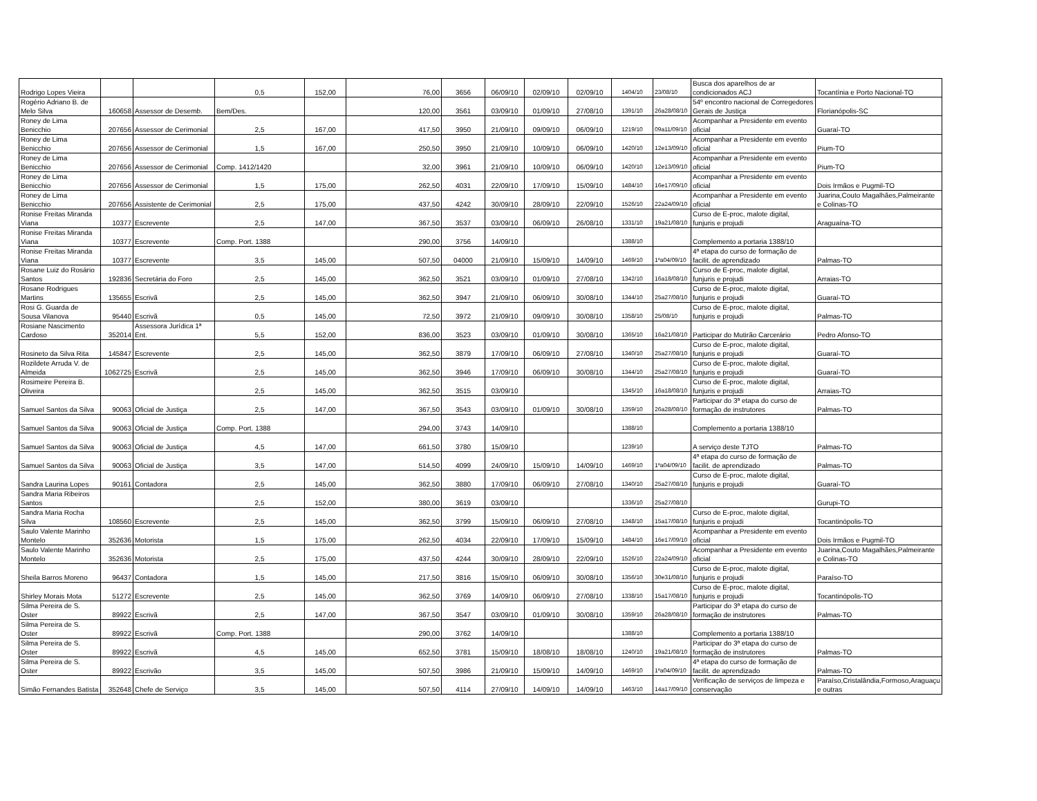| Rodrigo Lopes Vieira | | | 0,5 | 152,00 | 76,00 | 3656 | 06/09/10 | 02/09/10 | 02/09/10 | 1404/10 | 23/08/10 | Busca dos aparelhos de ar condicionados ACJ | Tocantínia e Porto Nacional-TO |
| Rogério Adriano B. de Melo Silva | 160658 | Assessor de Desemb. | Bem/Des. | | 120,00 | 3561 | 03/09/10 | 01/09/10 | 27/08/10 | 1391/10 | 26a28/08/10 | 54º encontro nacional de Corregedores Gerais de Justiça | Florianópolis-SC |
| Roney de Lima Benicchio | 207656 | Assessor de Cerimonial | 2,5 | 167,00 | 417,50 | 3950 | 21/09/10 | 09/09/10 | 06/09/10 | 1219/10 | 09a11/09/10 | Acompanhar a Presidente em evento oficial | Guaraí-TO |
| Roney de Lima Benicchio | 207656 | Assessor de Cerimonial | 1,5 | 167,00 | 250,50 | 3950 | 21/09/10 | 10/09/10 | 06/09/10 | 1420/10 | 12e13/09/10 | Acompanhar a Presidente em evento oficial | Pium-TO |
| Roney de Lima Benicchio | 207656 | Assessor de Cerimonial | Comp. 1412/1420 | | 32,00 | 3961 | 21/09/10 | 10/09/10 | 06/09/10 | 1420/10 | 12e13/09/10 | Acompanhar a Presidente em evento oficial | Pium-TO |
| Roney de Lima Benicchio | 207656 | Assessor de Cerimonial | 1,5 | 175,00 | 262,50 | 4031 | 22/09/10 | 17/09/10 | 15/09/10 | 1484/10 | 16e17/09/10 | Acompanhar a Presidente em evento oficial | Dois Irmãos e Pugmil-TO |
| Roney de Lima Benicchio | 207656 | Assistente de Cerimonial | 2,5 | 175,00 | 437,50 | 4242 | 30/09/10 | 28/09/10 | 22/09/10 | 1526/10 | 22a24/09/10 | Acompanhar a Presidente em evento oficial | Juarina,Couto Magalhães,Palmeirante e Colinas-TO |
| Ronise Freitas Miranda Viana | 10377 | Escrevente | 2,5 | 147,00 | 367,50 | 3537 | 03/09/10 | 06/09/10 | 26/08/10 | 1331/10 | 19a21/08/10 | Curso de E-proc, malote digital, funjuris e projudi | Araguaína-TO |
| Ronise Freitas Miranda Viana | 10377 | Escrevente | Comp. Port. 1388 | | 290,00 | 3756 | 14/09/10 | | | 1388/10 | | Complemento a portaria 1388/10 | |
| Ronise Freitas Miranda Viana | 10377 | Escrevente | 3,5 | 145,00 | 507,50 | 04000 | 21/09/10 | 15/09/10 | 14/09/10 | 1469/10 | 1ºa04/09/10 | 4ª etapa do curso de formação de facilit. de aprendizado | Palmas-TO |
| Rosane Luiz do Rosário Santos | 192836 | Secretária do Foro | 2,5 | 145,00 | 362,50 | 3521 | 03/09/10 | 01/09/10 | 27/08/10 | 1342/10 | 16a18/08/10 | Curso de E-proc, malote digital, funjuris e projudi | Arraias-TO |
| Rosane Rodrigues Martins | 135655 | Escrivã | 2,5 | 145,00 | 362,50 | 3947 | 21/09/10 | 06/09/10 | 30/08/10 | 1344/10 | 25a27/08/10 | Curso de E-proc, malote digital, funjuris e projudi | Guaraí-TO |
| Rosi G. Guarda de Sousa Vilanova | 95440 | Escrivã | 0,5 | 145,00 | 72,50 | 3972 | 21/09/10 | 09/09/10 | 30/08/10 | 1358/10 | 25/08/10 | Curso de E-proc, malote digital, funjuris e projudi | Palmas-TO |
| Rosiane Nascimento Cardoso | 352014 | Assessora Jurídica 1ª Ent. | 5,5 | 152,00 | 836,00 | 3523 | 03/09/10 | 01/09/10 | 30/08/10 | 1365/10 | 16a21/08/10 | Participar do Mutirão Carcerário | Pedro Afonso-TO |
| Rosineto da Silva Rita | 145847 | Escrevente | 2,5 | 145,00 | 362,50 | 3879 | 17/09/10 | 06/09/10 | 27/08/10 | 1340/10 | 25a27/08/10 | Curso de E-proc, malote digital, funjuris e projudi | Guaraí-TO |
| Rozildete Arruda V. de Almeida | 1062725 | Escrivã | 2,5 | 145,00 | 362,50 | 3946 | 17/09/10 | 06/09/10 | 30/08/10 | 1344/10 | 25a27/08/10 | Curso de E-proc, malote digital, funjuris e projudi | Guaraí-TO |
| Rosimeire Pereira B. Oliveira | | | 2,5 | 145,00 | 362,50 | 3515 | 03/09/10 | | | 1345/10 | 16a18/08/10 | Curso de E-proc, malote digital, funjuris e projudi | Arraias-TO |
| Samuel Santos da Silva | 90063 | Oficial de Justiça | 2,5 | 147,00 | 367,50 | 3543 | 03/09/10 | 01/09/10 | 30/08/10 | 1359/10 | 26a28/08/10 | Participar do 3ª etapa do curso de formação de instrutores | Palmas-TO |
| Samuel Santos da Silva | 90063 | Oficial de Justiça | Comp. Port. 1388 | | 294,00 | 3743 | 14/09/10 | | | 1388/10 | | Complemento a portaria 1388/10 | |
| Samuel Santos da Silva | 90063 | Oficial de Justiça | 4,5 | 147,00 | 661,50 | 3780 | 15/09/10 | | | 1239/10 | | A serviço deste TJTO | Palmas-TO |
| Samuel Santos da Silva | 90063 | Oficial de Justiça | 3,5 | 147,00 | 514,50 | 4099 | 24/09/10 | 15/09/10 | 14/09/10 | 1469/10 | 1ºa04/09/10 | 4ª etapa do curso de formação de facilit. de aprendizado | Palmas-TO |
| Sandra Laurina Lopes | 90161 | Contadora | 2,5 | 145,00 | 362,50 | 3880 | 17/09/10 | 06/09/10 | 27/08/10 | 1340/10 | 25a27/08/10 | Curso de E-proc, malote digital, funjuris e projudi | Guaraí-TO |
| Sandra Maria Ribeiros Santos | | | 2,5 | 152,00 | 380,00 | 3619 | 03/09/10 | | | 1336/10 | 25a27/08/10 | | Gurupi-TO |
| Sandra Maria Rocha Silva | 108560 | Escrevente | 2,5 | 145,00 | 362,50 | 3799 | 15/09/10 | 06/09/10 | 27/08/10 | 1348/10 | 15a17/08/10 | Curso de E-proc, malote digital, funjuris e projudi | Tocantinópolis-TO |
| Saulo Valente Marinho Montelo | 352636 | Motorista | 1,5 | 175,00 | 262,50 | 4034 | 22/09/10 | 17/09/10 | 15/09/10 | 1484/10 | 16e17/09/10 | Acompanhar a Presidente em evento oficial | Dois Irmãos e Pugmil-TO |
| Saulo Valente Marinho Montelo | 352636 | Motorista | 2,5 | 175,00 | 437,50 | 4244 | 30/09/10 | 28/09/10 | 22/09/10 | 1526/10 | 22a24/09/10 | Acompanhar a Presidente em evento oficial | Juarina,Couto Magalhães,Palmeirante e Colinas-TO |
| Sheila Barros Moreno | 96437 | Contadora | 1,5 | 145,00 | 217,50 | 3816 | 15/09/10 | 06/09/10 | 30/08/10 | 1356/10 | 30e31/08/10 | Curso de E-proc, malote digital, funjuris e projudi | Paraíso-TO |
| Shirley Morais Mota | 51272 | Escrevente | 2,5 | 145,00 | 362,50 | 3769 | 14/09/10 | 06/09/10 | 27/08/10 | 1338/10 | 15a17/08/10 | Curso de E-proc, malote digital, funjuris e projudi | Tocantinópolis-TO |
| Silma Pereira de S. Oster | 89922 | Escrivã | 2,5 | 147,00 | 367,50 | 3547 | 03/09/10 | 01/09/10 | 30/08/10 | 1359/10 | 26a28/08/10 | Participar do 3ª etapa do curso de formação de instrutores | Palmas-TO |
| Silma Pereira de S. Oster | 89922 | Escrivã | Comp. Port. 1388 | | 290,00 | 3762 | 14/09/10 | | | 1388/10 | | Complemento a portaria 1388/10 | |
| Silma Pereira de S. Oster | 89922 | Escrivã | 4,5 | 145,00 | 652,50 | 3781 | 15/09/10 | 18/08/10 | 18/08/10 | 1240/10 | 19a21/08/10 | Participar do 3ª etapa do curso de formação de instrutores | Palmas-TO |
| Silma Pereira de S. Oster | 89922 | Escrivão | 3,5 | 145,00 | 507,50 | 3986 | 21/09/10 | 15/09/10 | 14/09/10 | 1469/10 | 1ºa04/09/10 | 4ª etapa do curso de formação de facilit. de aprendizado | Palmas-TO |
| Simão Fernandes Batista | 352648 | Chefe de Serviço | 3,5 | 145,00 | 507,50 | 4114 | 27/09/10 | 14/09/10 | 14/09/10 | 1463/10 | 14a17/09/10 | Verificação de serviços de limpeza e conservação | Paraíso,Cristalândia,Formoso,Araguaçu e outras |